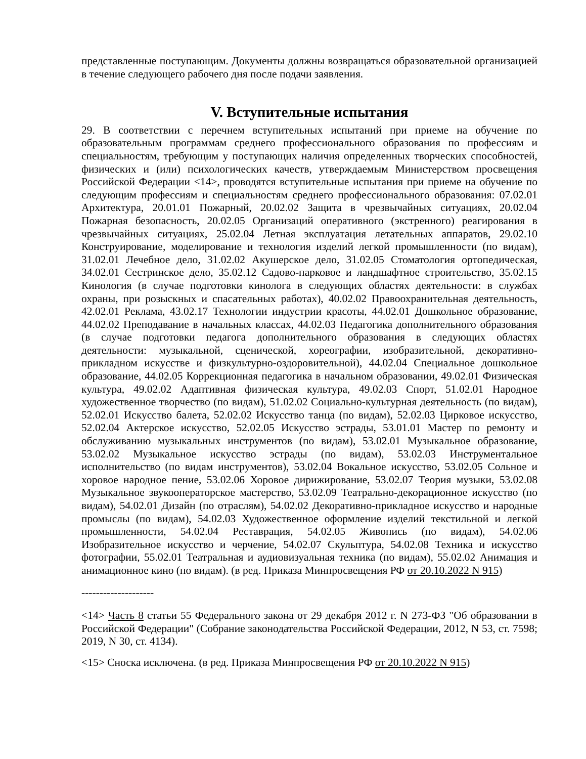представленные поступающим. Документы должны возвращаться образовательной организацией в течение следующего рабочего дня после подачи заявления.
V. Вступительные испытания
29. В соответствии с перечнем вступительных испытаний при приеме на обучение по образовательным программам среднего профессионального образования по профессиям и специальностям, требующим у поступающих наличия определенных творческих способностей, физических и (или) психологических качеств, утверждаемым Министерством просвещения Российской Федерации <14>, проводятся вступительные испытания при приеме на обучение по следующим профессиям и специальностям среднего профессионального образования: 07.02.01 Архитектура, 20.01.01 Пожарный, 20.02.02 Защита в чрезвычайных ситуациях, 20.02.04 Пожарная безопасность, 20.02.05 Организаций оперативного (экстренного) реагирования в чрезвычайных ситуациях, 25.02.04 Летная эксплуатация летательных аппаратов, 29.02.10 Конструирование, моделирование и технология изделий легкой промышленности (по видам), 31.02.01 Лечебное дело, 31.02.02 Акушерское дело, 31.02.05 Стоматология ортопедическая, 34.02.01 Сестринское дело, 35.02.12 Садово-парковое и ландшафтное строительство, 35.02.15 Кинология (в случае подготовки кинолога в следующих областях деятельности: в службах охраны, при розыскных и спасательных работах), 40.02.02 Правоохранительная деятельность, 42.02.01 Реклама, 43.02.17 Технологии индустрии красоты, 44.02.01 Дошкольное образование, 44.02.02 Преподавание в начальных классах, 44.02.03 Педагогика дополнительного образования (в случае подготовки педагога дополнительного образования в следующих областях деятельности: музыкальной, сценической, хореографии, изобразительной, декоративно-прикладном искусстве и физкультурно-оздоровительной), 44.02.04 Специальное дошкольное образование, 44.02.05 Коррекционная педагогика в начальном образовании, 49.02.01 Физическая культура, 49.02.02 Адаптивная физическая культура, 49.02.03 Спорт, 51.02.01 Народное художественное творчество (по видам), 51.02.02 Социально-культурная деятельность (по видам), 52.02.01 Искусство балета, 52.02.02 Искусство танца (по видам), 52.02.03 Цирковое искусство, 52.02.04 Актерское искусство, 52.02.05 Искусство эстрады, 53.01.01 Мастер по ремонту и обслуживанию музыкальных инструментов (по видам), 53.02.01 Музыкальное образование, 53.02.02 Музыкальное искусство эстрады (по видам), 53.02.03 Инструментальное исполнительство (по видам инструментов), 53.02.04 Вокальное искусство, 53.02.05 Сольное и хоровое народное пение, 53.02.06 Хоровое дирижирование, 53.02.07 Теория музыки, 53.02.08 Музыкальное звукооператорское мастерство, 53.02.09 Театрально-декорационное искусство (по видам), 54.02.01 Дизайн (по отраслям), 54.02.02 Декоративно-прикладное искусство и народные промыслы (по видам), 54.02.03 Художественное оформление изделий текстильной и легкой промышленности, 54.02.04 Реставрация, 54.02.05 Живопись (по видам), 54.02.06 Изобразительное искусство и черчение, 54.02.07 Скульптура, 54.02.08 Техника и искусство фотографии, 55.02.01 Театральная и аудиовизуальная техника (по видам), 55.02.02 Анимация и анимационное кино (по видам). (в ред. Приказа Минпросвещения РФ от 20.10.2022 N 915)
--------------------
<14> Часть 8 статьи 55 Федерального закона от 29 декабря 2012 г. N 273-ФЗ "Об образовании в Российской Федерации" (Собрание законодательства Российской Федерации, 2012, N 53, ст. 7598; 2019, N 30, ст. 4134).
<15> Сноска исключена. (в ред. Приказа Минпросвещения РФ от 20.10.2022 N 915)